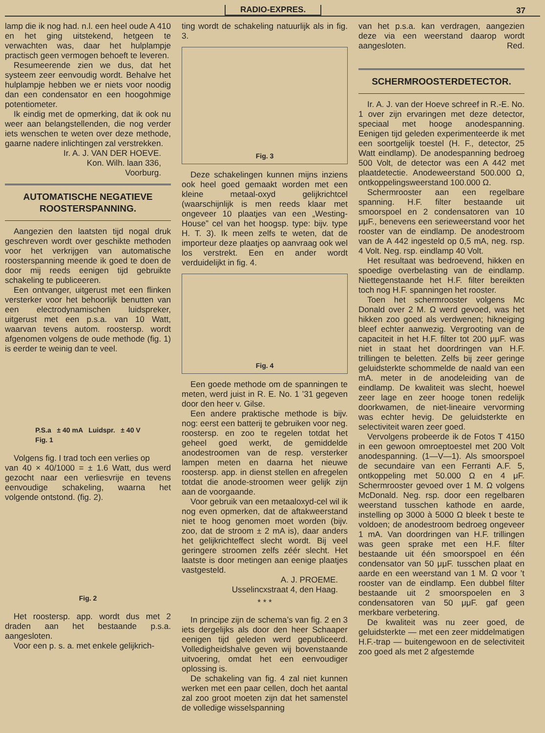RADIO-EXPRES. 37
lamp die ik nog had. n.l. een heel oude A 410 en het ging uitstekend, hetgeen te verwachten was, daar het hulplampje practisch geen vermogen behoeft te leveren.
Resumeerende zien we dus, dat het systeem zeer eenvoudig wordt. Behalve het hulplampje hebben we er niets voor noodig dan een condensator en een hoogohmige potentiometer.
Ik eindig met de opmerking, dat ik ook nu weer aan belangstellenden, die nog verder iets wenschen te weten over deze methode, gaarne nadere inlichtingen zal verstrekken.
Ir. A. J. VAN DER HOEVE.
Kon. Wilh. laan 336,
Voorburg.
AUTOMATISCHE NEGATIEVE ROOSTERSPANNING.
Aangezien den laatsten tijd nogal druk geschreven wordt over geschikte methoden voor het verkrijgen van automatische roosterspanning meende ik goed te doen de door mij reeds eenigen tijd gebruikte schakeling te publiceeren.
Een ontvanger, uitgerust met een flinken versterker voor het behoorlijk benutten van een electrodynamischen luidspreker, uitgerust met een p.s.a. van 10 Watt, waarvan tevens autom. roostersp. wordt afgenomen volgens de oude methode (fig. 1) is eerder te weinig dan te veel.
P.S.a ± 40 mA Luidspr. ± 40 V
Fig. 1
Volgens fig. I trad toch een verlies op
van 40 × 40/1000 = ± 1.6 Watt, dus werd gezocht naar een verliesvrije en tevens eenvoudige schakeling, waarna het volgende ontstond. (fig. 2).
Fig. 2
Het roostersp. app. wordt dus met 2 draden aan het bestaande p.s.a. aangesloten.
Voor een p. s. a. met enkele gelijkrich-
ting wordt de schakeling natuurlijk als in fig. 3.
Fig. 3
Deze schakelingen kunnen mijns inziens ook heel goed gemaakt worden met een kleine metaal-oxyd gelijkrichtcel (waarschijnlijk is men reeds klaar met ongeveer 10 plaatjes van een „Westing-House” cel van het hoogsp. type: bijv. type H. T. 3). Ik meen zelfs te weten, dat de importeur deze plaatjes op aanvraag ook wel los verstrekt. Een en ander wordt verduidelijkt in fig. 4.
Fig. 4
Een goede methode om de spanningen te meten, werd juist in R. E. No. 1 ’31 gegeven door den heer v. Gilse.
Een andere praktische methode is bijv. nog: eerst een batterij te gebruiken voor neg. roostersp. en zoo te regelen totdat het geheel goed werkt, de gemiddelde anodestroomen van de resp. versterker lampen meten en daarna het nieuwe roostersp. app. in dienst stellen en afregelen totdat die anode-stroomen weer gelijk zijn aan de voorgaande.
Voor gebruik van een metaaloxyd-cel wil ik nog even opmerken, dat de aftakweerstand niet te hoog genomen moet worden (bijv. zoo, dat de stroom ± 2 mA is), daar anders het gelijkrichteffect slecht wordt. Bij veel geringere stroomen zelfs zéér slecht. Het laatste is door metingen aan eenige plaatjes vastgesteld.
A. J. PROEME.
Usselincxstraat 4, den Haag.
* * *
In principe zijn de schema’s van fig. 2 en 3 iets dergelijks als door den heer Schaaper eenigen tijd geleden werd gepubliceerd. Volledigheidshalve geven wij bovenstaande uitvoering, omdat het een eenvoudiger oplossing is.
De schakeling van fig. 4 zal niet kunnen werken met een paar cellen, doch het aantal zal zoo groot moeten zijn dat het samenstel de volledige wisselspanning
van het p.s.a. kan verdragen, aangezien deze via een weerstand daarop wordt aangesloten. Red.
SCHERMROOSTERDETECTOR.
Ir. A. J. van der Hoeve schreef in R.-E. No. 1 over zijn ervaringen met deze detector, speciaal met hooge anodespanning. Eenigen tijd geleden experimenteerde ik met een soortgelijk toestel (H. F., detector, 25 Watt eindlamp). De anodespanning bedroeg 500 Volt, de detector was een A 442 met plaatdetectie. Anodeweerstand 500.000 Ω, ontkoppelingsweerstand 100.000 Ω.
Schermrooster aan een regelbare spanning. H.F. filter bestaande uit smoorspoel en 2 condensatoren van 10 μμF., benevens een serieweerstand voor het rooster van de eindlamp. De anodestroom van de A 442 ingesteld op 0,5 mA, neg. rsp. 4 Volt. Neg. rsp. eindlamp 40 Volt.
Het resultaat was bedroevend, hikken en spoedige overbelasting van de eindlamp. Niettegenstaande het H.F. filter bereikten toch nog H.F. spanningen het rooster.
Toen het schermrooster volgens Mc Donald over 2 M. Ω werd gevoed, was het hikken zoo goed als verdwenen; hikneiging bleef echter aanwezig. Vergrooting van de capaciteit in het H.F. filter tot 200 μμF. was niet in staat het doordringen van H.F. trillingen te beletten. Zelfs bij zeer geringe geluidsterkte schommelde de naald van een mA. meter in de anodeleiding van de eindlamp. De kwaliteit was slecht, hoewel zeer lage en zeer hooge tonen redelijk doorkwamen, de niet-lineaire vervorming was echter hevig. De geluidsterkte en selectiviteit waren zeer goed.
Vervolgens probeerde ik de Fotos T 4150 in een gewoon omroeptoestel met 200 Volt anodespanning. (1—V—1). Als smoorspoel de secundaire van een Ferranti A.F. 5, ontkoppeling met 50.000 Ω en 4 μF. Schermrooster gevoed over 1 M. Ω volgens McDonald. Neg. rsp. door een regelbaren weerstand tusschen kathode en aarde, instelling op 3000 à 5000 Ω bleek t beste te voldoen; de anodestroom bedroeg ongeveer 1 mA. Van doordringen van H.F. trillingen was geen sprake met een H.F. filter bestaande uit één smoorspoel en één condensator van 50 μμF. tusschen plaat en aarde en een weerstand van 1 M. Ω voor ’t rooster van de eindlamp. Een dubbel filter bestaande uit 2 smoorspoelen en 3 condensatoren van 50 μμF. gaf geen merkbare verbetering.
De kwaliteit was nu zeer goed, de geluidsterkte — met een zeer middelmatigen H.F.-trap — buitengewoon en de selectiviteit zoo goed als met 2 afgestemde